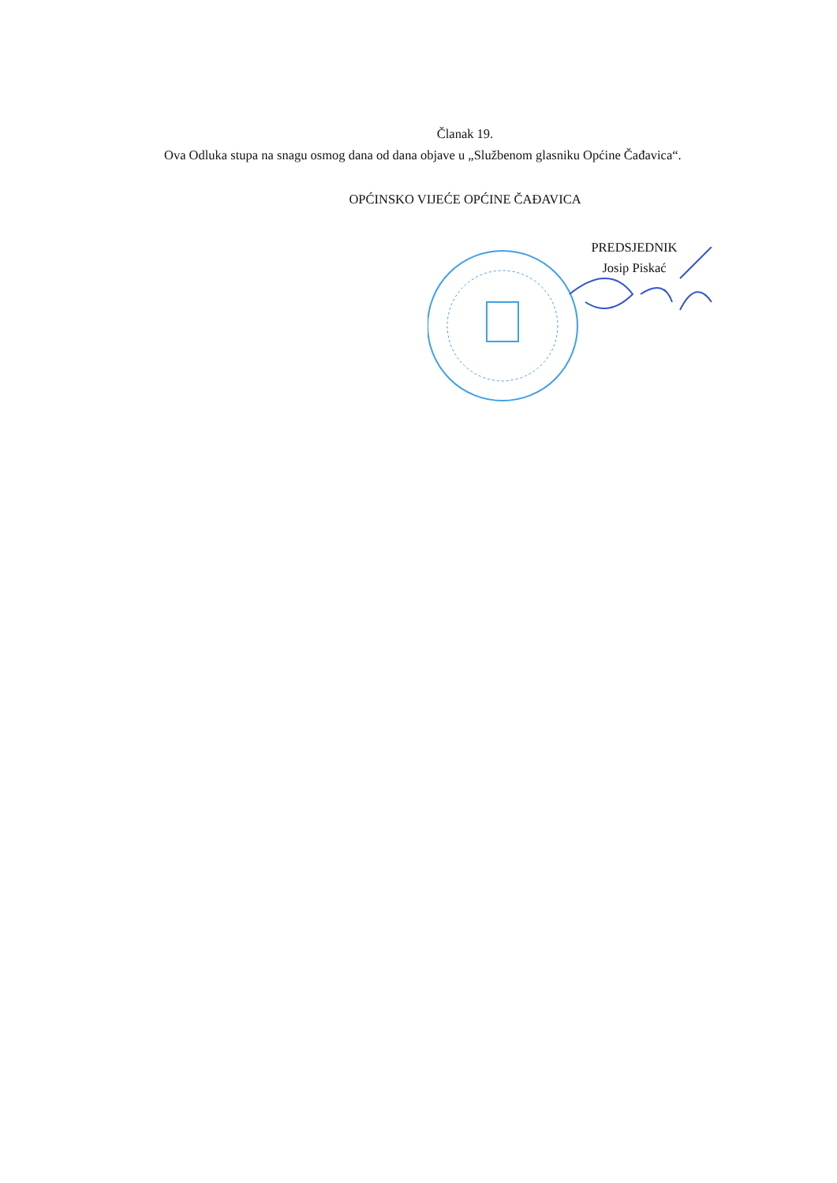Članak 19.
Ova Odluka stupa na snagu osmog dana od dana objave u „Službenom glasniku Općine Čađavica“.
OPĆINSKO VIJEĆE OPĆINE ČAĐAVICA
PREDSJEDNIK
Josip Piskać